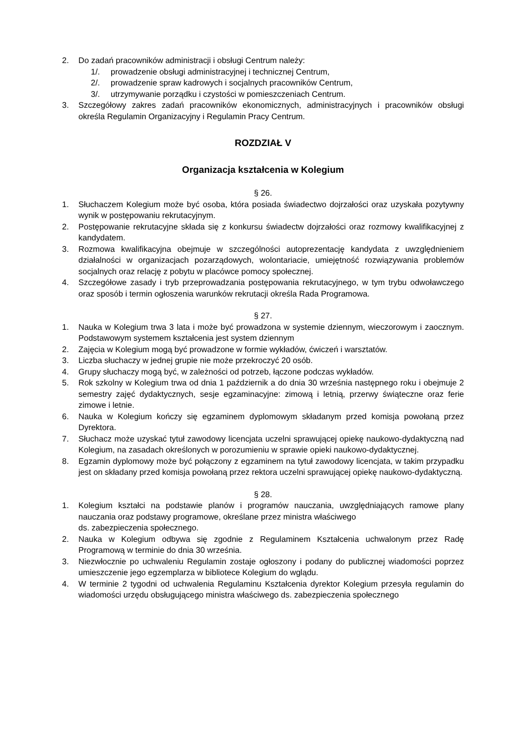2. Do zadań pracowników administracji i obsługi Centrum należy:
1/. prowadzenie obsługi administracyjnej i technicznej Centrum,
2/. prowadzenie spraw kadrowych i socjalnych pracowników Centrum,
3/. utrzymywanie porządku i czystości w pomieszczeniach Centrum.
3. Szczegółowy zakres zadań pracowników ekonomicznych, administracyjnych i pracowników obsługi określa Regulamin Organizacyjny i Regulamin Pracy Centrum.
ROZDZIAŁ V
Organizacja kształcenia w Kolegium
§ 26.
1. Słuchaczem Kolegium może być osoba, która posiada świadectwo dojrzałości oraz uzyskała pozytywny wynik w postępowaniu rekrutacyjnym.
2. Postępowanie rekrutacyjne składa się z konkursu świadectw dojrzałości oraz rozmowy kwalifikacyjnej z kandydatem.
3. Rozmowa kwalifikacyjna obejmuje w szczególności autoprezentację kandydata z uwzględnieniem działalności w organizacjach pozarządowych, wolontariacie, umiejętność rozwiązywania problemów socjalnych oraz relację z pobytu w placówce pomocy społecznej.
4. Szczegółowe zasady i tryb przeprowadzania postępowania rekrutacyjnego, w tym trybu odwoławczego oraz sposób i termin ogłoszenia warunków rekrutacji określa Rada Programowa.
§ 27.
1. Nauka w Kolegium trwa 3 lata i może być prowadzona w systemie dziennym, wieczorowym i zaocznym. Podstawowym systemem kształcenia jest system dziennym
2. Zajęcia w Kolegium mogą być prowadzone w formie wykładów, ćwiczeń i warsztatów.
3. Liczba słuchaczy w jednej grupie nie może przekroczyć 20 osób.
4. Grupy słuchaczy mogą być, w zależności od potrzeb, łączone podczas wykładów.
5. Rok szkolny w Kolegium trwa od dnia 1 październik a do dnia 30 września następnego roku i obejmuje 2 semestry zajęć dydaktycznych, sesje egzaminacyjne: zimową i letnią, przerwy świąteczne oraz ferie zimowe i letnie.
6. Nauka w Kolegium kończy się egzaminem dyplomowym składanym przed komisja powołaną przez Dyrektora.
7. Słuchacz może uzyskać tytuł zawodowy licencjata uczelni sprawującej opiekę naukowo-dydaktyczną nad Kolegium, na zasadach określonych w porozumieniu w sprawie opieki naukowo-dydaktycznej.
8. Egzamin dyplomowy może być połączony z egzaminem na tytuł zawodowy licencjata, w takim przypadku jest on składany przed komisja powołaną przez rektora uczelni sprawującej opiekę naukowo-dydaktyczną.
§ 28.
1. Kolegium kształci na podstawie planów i programów nauczania, uwzględniających ramowe plany nauczania oraz podstawy programowe, określane przez ministra właściwego
ds. zabezpieczenia społecznego.
2. Nauka w Kolegium odbywa się zgodnie z Regulaminem Kształcenia uchwalonym przez Radę Programową w terminie do dnia 30 września.
3. Niezwłocznie po uchwaleniu Regulamin zostaje ogłoszony i podany do publicznej wiadomości poprzez umieszczenie jego egzemplarza w bibliotece Kolegium do wglądu.
4. W terminie 2 tygodni od uchwalenia Regulaminu Kształcenia dyrektor Kolegium przesyła regulamin do wiadomości urzędu obsługującego ministra właściwego ds. zabezpieczenia społecznego